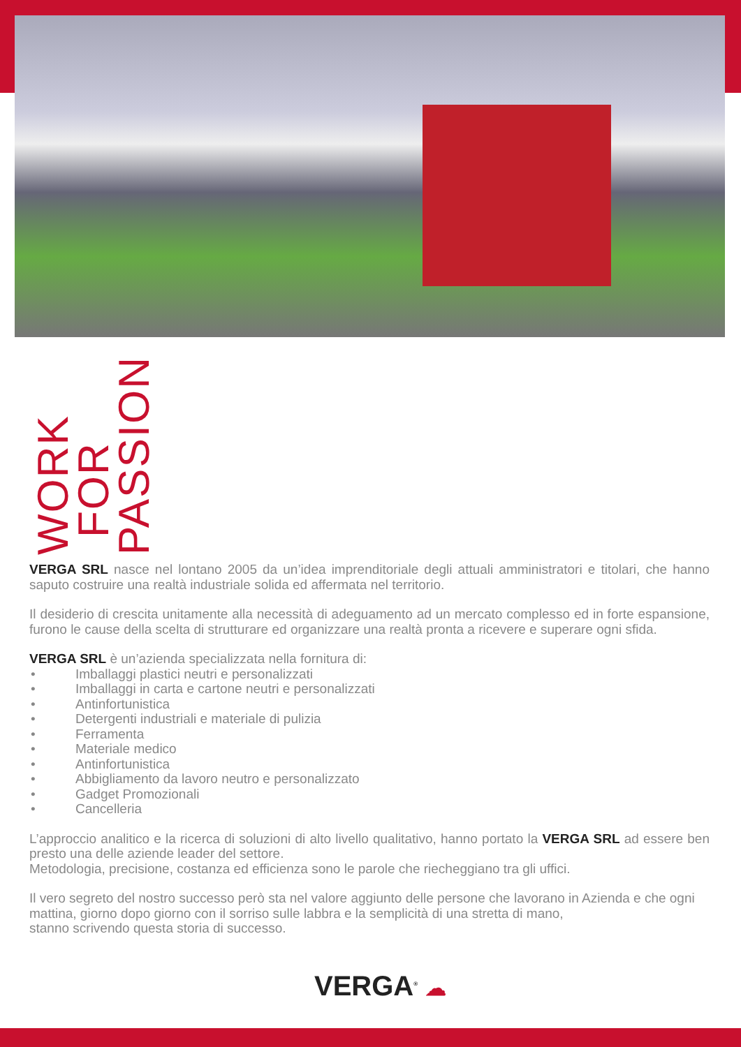WORK FOR PASSION
VERGA SRL nasce nel lontano 2005 da un’idea imprenditoriale degli attuali amministratori e titolari, che hanno saputo costruire una realtà industriale solida ed affermata nel territorio.
Il desiderio di crescita unitamente alla necessità di adeguamento ad un mercato complesso ed in forte espansione, furono le cause della scelta di strutturare ed organizzare una realtà pronta a ricevere e superare ogni sfida.
VERGA SRL è un’azienda specializzata nella fornitura di:
• Imballaggi plastici neutri e personalizzati
• Imballaggi in carta e cartone neutri e personalizzati
• Antinfortunistica
• Detergenti industriali e materiale di pulizia
• Ferramenta
• Materiale medico
• Antinfortunistica
• Abbigliamento da lavoro neutro e personalizzato
• Gadget Promozionali
• Cancelleria
L’approccio analitico e la ricerca di soluzioni di alto livello qualitativo, hanno portato la VERGA SRL ad essere ben presto una delle aziende leader del settore.
Metodologia, precisione, costanza ed efficienza sono le parole che riecheggiano tra gli uffici.
Il vero segreto del nostro successo però sta nel valore aggiunto delle persone che lavorano in Azienda e che ogni mattina, giorno dopo giorno con il sorriso sulle labbra e la semplicità di una stretta di mano,
stanno scrivendo questa storia di successo.
VERGA<sup>®</sup> ☁